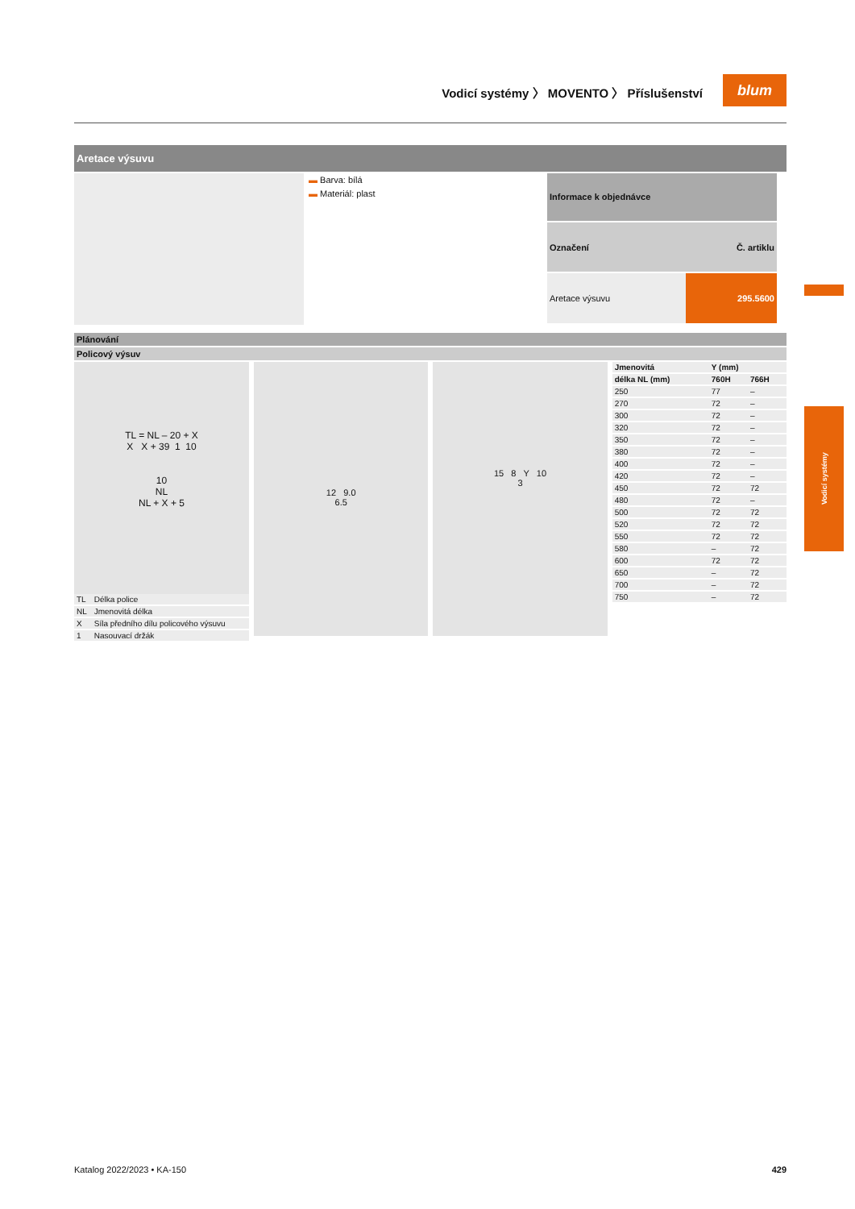Vodicí systémy 〉 MOVENTO 〉 Příslušenství
blum
Vodicí systémy
Aretace výsuvu
▬ Barva: bílá
▬ Materiál: plast
| Informace k objednávce | |
| --- | --- |
| Označení | Č. artiklu |
| Aretace výsuvu | 295.5600 |
Plánování
Policový výsuv
TL = NL – 20 + X
X X + 39 1 10
10
NL
NL + X + 5
| TL | Délka police |
| NL | Jmenovitá délka |
| X | Síla předního dílu policového výsuvu |
| 1 | Nasouvací držák |
12 9.0
6.5
15 8 Y 10
3
| Jmenovitá | Y (mm) | |
| --- | --- | --- |
| délka NL (mm) | 760H | 766H |
| 250 | 77 | – |
| 270 | 72 | – |
| 300 | 72 | – |
| 320 | 72 | – |
| 350 | 72 | – |
| 380 | 72 | – |
| 400 | 72 | – |
| 420 | 72 | – |
| 450 | 72 | 72 |
| 480 | 72 | – |
| 500 | 72 | 72 |
| 520 | 72 | 72 |
| 550 | 72 | 72 |
| 580 | – | 72 |
| 600 | 72 | 72 |
| 650 | – | 72 |
| 700 | – | 72 |
| 750 | – | 72 |
Katalog 2022/2023 • KA-150 429